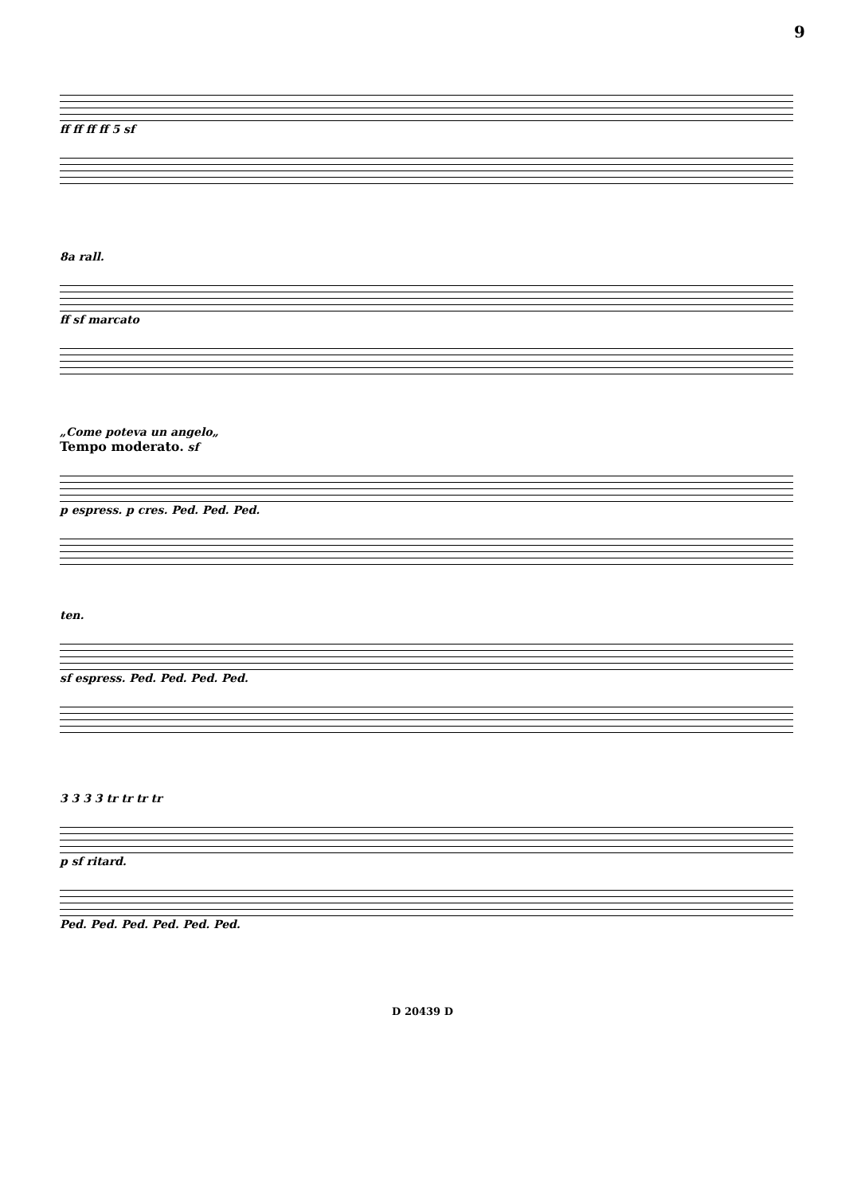9
ff ff ff ff 5 sf
8a rall.
ff sf marcato
„Come poteva un angelo„
Tempo moderato. sf
p espress. p cres. Ped. Ped. Ped.
ten.
sf espress. Ped. Ped. Ped. Ped.
3 3 3 3 tr tr tr tr
p sf ritard.
Ped. Ped. Ped. Ped. Ped. Ped.
D 20439 D